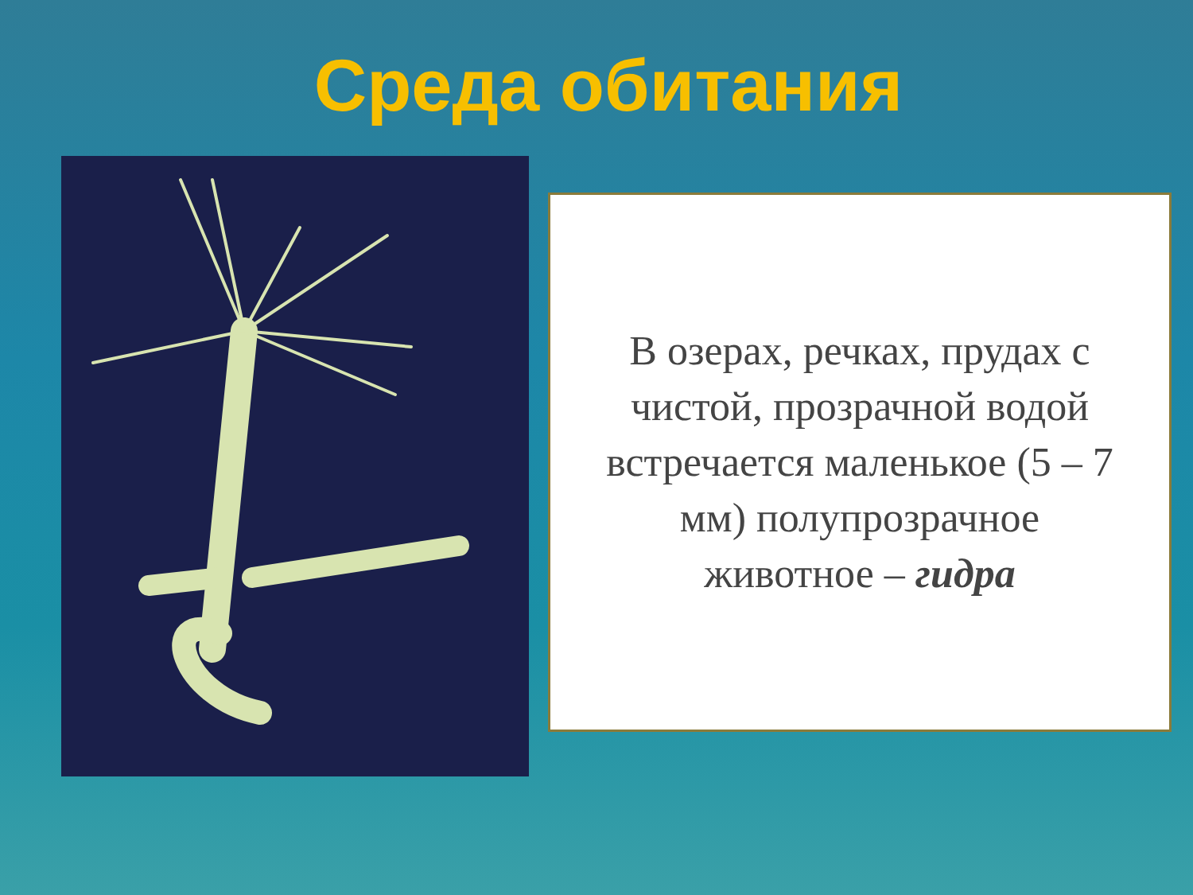Среда обитания
В озерах, речках, прудах с чистой, прозрачной водой встречается маленькое (5 – 7 мм) полупрозрачное животное – гидра